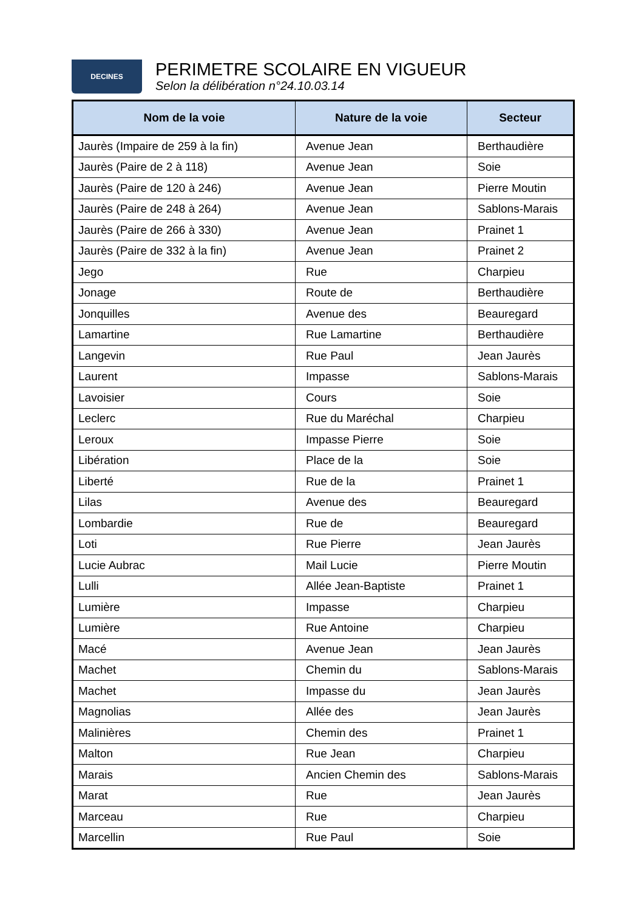DECINES
PERIMETRE SCOLAIRE EN VIGUEUR
Selon la délibération n°24.10.03.14
| Nom de la voie | Nature de la voie | Secteur |
| --- | --- | --- |
| Jaurès (Impaire de 259 à la fin) | Avenue Jean | Berthaudière |
| Jaurès (Paire de 2 à 118) | Avenue Jean | Soie |
| Jaurès (Paire de 120 à 246) | Avenue Jean | Pierre Moutin |
| Jaurès (Paire de 248 à 264) | Avenue Jean | Sablons-Marais |
| Jaurès (Paire de 266 à 330) | Avenue Jean | Prainet 1 |
| Jaurès (Paire de 332 à la fin) | Avenue Jean | Prainet 2 |
| Jego | Rue | Charpieu |
| Jonage | Route de | Berthaudière |
| Jonquilles | Avenue des | Beauregard |
| Lamartine | Rue Lamartine | Berthaudière |
| Langevin | Rue Paul | Jean Jaurès |
| Laurent | Impasse | Sablons-Marais |
| Lavoisier | Cours | Soie |
| Leclerc | Rue du Maréchal | Charpieu |
| Leroux | Impasse Pierre | Soie |
| Libération | Place de la | Soie |
| Liberté | Rue de la | Prainet 1 |
| Lilas | Avenue des | Beauregard |
| Lombardie | Rue de | Beauregard |
| Loti | Rue Pierre | Jean Jaurès |
| Lucie Aubrac | Mail Lucie | Pierre Moutin |
| Lulli | Allée Jean-Baptiste | Prainet 1 |
| Lumière | Impasse | Charpieu |
| Lumière | Rue Antoine | Charpieu |
| Macé | Avenue Jean | Jean Jaurès |
| Machet | Chemin du | Sablons-Marais |
| Machet | Impasse du | Jean Jaurès |
| Magnolias | Allée des | Jean Jaurès |
| Malinières | Chemin des | Prainet 1 |
| Malton | Rue Jean | Charpieu |
| Marais | Ancien Chemin des | Sablons-Marais |
| Marat | Rue | Jean Jaurès |
| Marceau | Rue | Charpieu |
| Marcellin | Rue Paul | Soie |